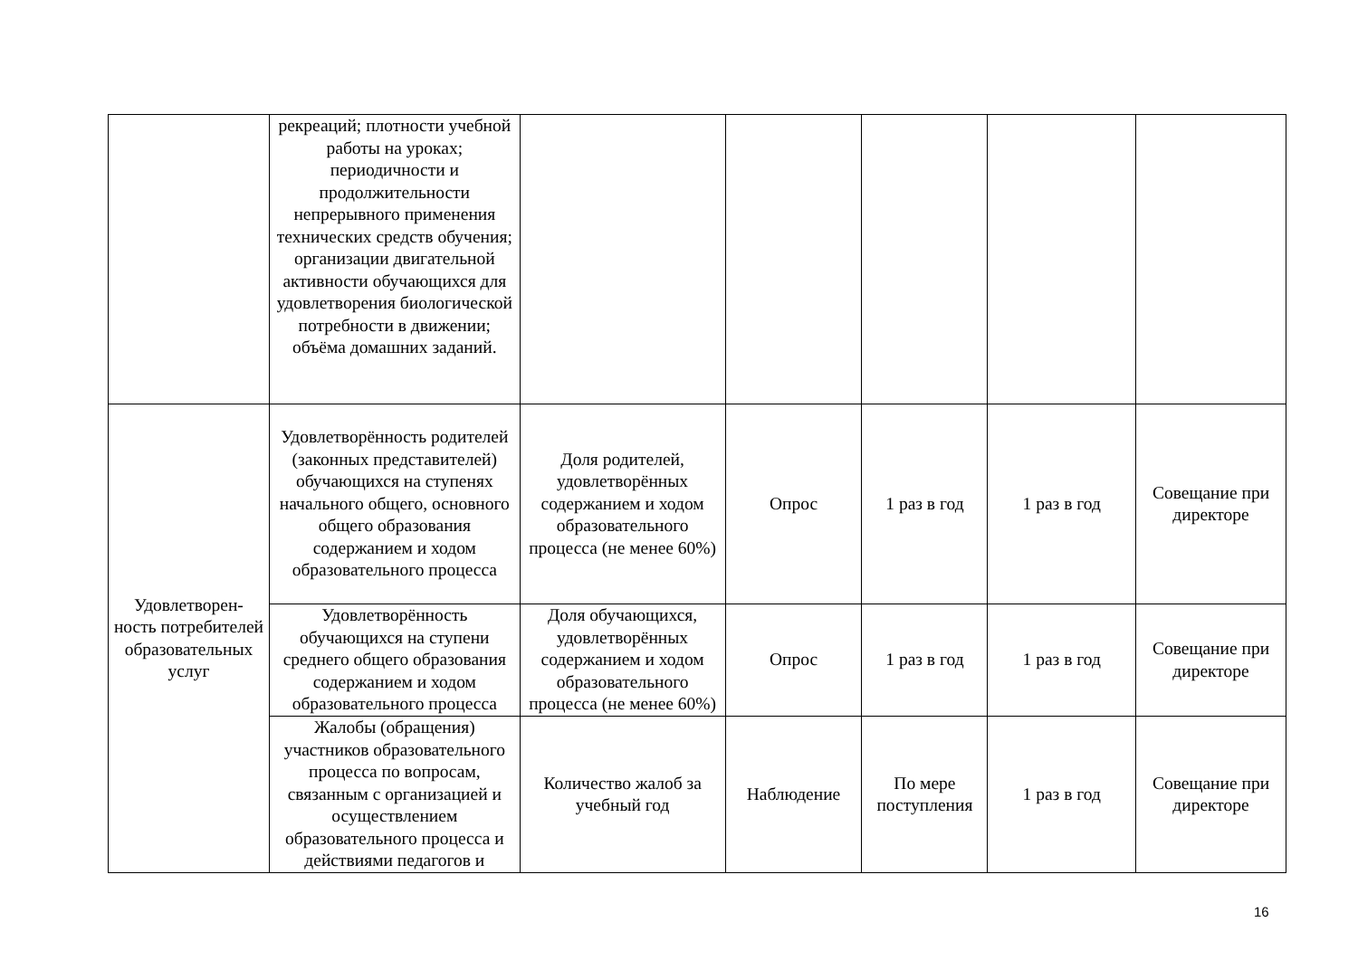| | рекреаций; плотности учебной работы на уроках; периодичности и продолжительности непрерывного применения технических средств обучения; организации двигательной активности обучающихся для удовлетворения биологической потребности в движении; объёма домашних заданий. | | | | | |
| Удовлетворен- ность потребителей образовательных услуг | Удовлетворённость родителей (законных представителей) обучающихся на ступенях начального общего, основного общего образования содержанием и ходом образовательного процесса | Доля родителей, удовлетворённых содержанием и ходом образовательного процесса (не менее 60%) | Опрос | 1 раз в год | 1 раз в год | Совещание при директоре |
| | Удовлетворённость обучающихся на ступени среднего общего образования содержанием и ходом образовательного процесса | Доля обучающихся, удовлетворённых содержанием и ходом образовательного процесса (не менее 60%) | Опрос | 1 раз в год | 1 раз в год | Совещание при директоре |
| | Жалобы (обращения) участников образовательного процесса по вопросам, связанным с организацией и осуществлением образовательного процесса и действиями педагогов и | Количество жалоб за учебный год | Наблюдение | По мере поступления | 1 раз в год | Совещание при директоре |
16